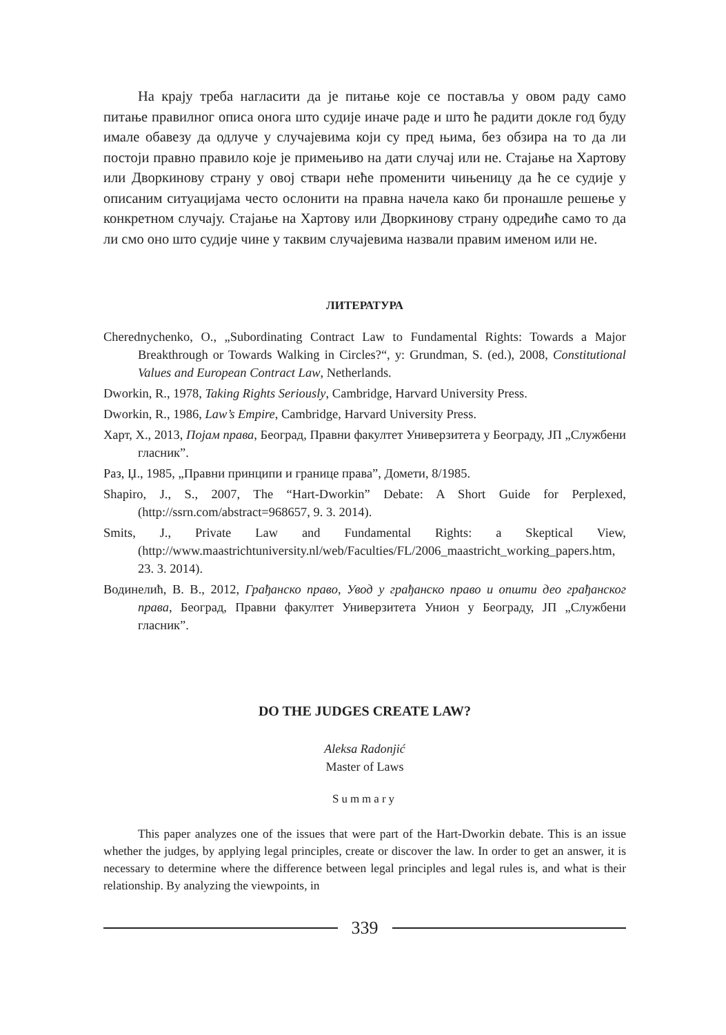На крају треба нагласити да је питање које се поставља у овом раду само питање правилног описа онога што судије иначе раде и што ће радити докле год буду имале обавезу да одлуче у случајевима који су пред њима, без обзира на то да ли постоји правно правило које је примењиво на дати случај или не. Стајање на Хартову или Дворкинову страну у овој ствари неће променити чињеницу да ће се судије у описаним ситуацијама често ослонити на правна начела како би пронашле решење у конкретном случају. Стајање на Хартову или Дворкинову страну одредиће само то да ли смо оно што судије чине у таквим случајевима назвали правим именом или не.
ЛИТЕРАТУРА
Cherednychenko, O., „Subordinating Contract Law to Fundamental Rights: Towards a Major Breakthrough or Towards Walking in Circles?“, у: Grundman, S. (ed.), 2008, Constitutional Values and European Contract Law, Netherlands.
Dworkin, R., 1978, Taking Rights Seriously, Cambridge, Harvard University Press.
Dworkin, R., 1986, Law’s Empire, Cambridge, Harvard University Press.
Харт, Х., 2013, Појам права, Београд, Правни факултет Универзитета у Београду, ЈП „Службени гласник”.
Раз, Џ., 1985, „Правни принципи и границе права”, Домети, 8/1985.
Shapiro, J., S., 2007, The “Hart-Dworkin” Debate: A Short Guide for Perplexed, (http://ssrn.com/abstract=968657, 9. 3. 2014).
Smits, J., Private Law and Fundamental Rights: a Skeptical View, (http://www.maastrichtuniversity.nl/web/Faculties/FL/2006_maastricht_working_papers.htm, 23. 3. 2014).
Водинелић, В. В., 2012, Грађанско право, Увод у грађанско право и општи део грађанског права, Београд, Правни факултет Универзитета Унион у Београду, ЈП „Службени гласник”.
DO THE JUDGES CREATE LAW?
Aleksa Radonjić
Master of Laws
Summary
This paper analyzes one of the issues that were part of the Hart-Dworkin debate. This is an issue whether the judges, by applying legal principles, create or discover the law. In order to get an answer, it is necessary to determine where the difference between legal principles and legal rules is, and what is their relationship. By analyzing the viewpoints, in
339